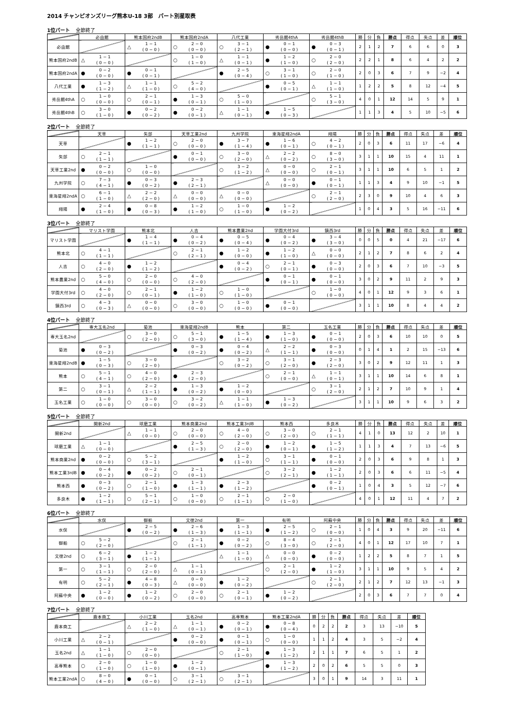2014 チャンピオンズリーグ熊本U-18 3部　パート別星取表
1位パート 全節終了
| | 必由館 | 熊本国府2ndB | 熊本国府2ndA | 八代工業 | 秀岳館4thA | 秀岳館4thB | 勝 | 分 | 負 | 勝点 | 得点 | 失点 | 差 | 順位 |
| --- | --- | --- | --- | --- | --- | --- | --- | --- | --- | --- | --- | --- | --- | --- |
| 必由館 | | △ 1 − 1 ( 0 − 0 ) | ○ 2 − 0 ( 0 − 0 ) | ○ 3 − 1 ( 2 − 1 ) | ● 0 − 1 ( 0 − 0 ) | ● 0 − 3 ( 0 − 1 ) | 2 | 1 | 2 | 7 | 6 | 6 | 0 | 3 |
| 熊本国府2ndB | △ 1 − 1 ( 0 − 0 ) | | ○ 1 − 0 ( 1 − 0 ) | △ 1 − 1 ( 0 − 1 ) | ● 1 − 2 ( 1 − 0 ) | ○ 2 − 0 ( 2 − 0 ) | 2 | 2 | 1 | 8 | 6 | 4 | 2 | 2 |
| 熊本国府2ndA | ● 0 − 2 ( 0 − 0 ) | ● 0 − 1 ( 0 − 1 ) | | ● 2 − 5 ( 0 − 4 ) | ○ 3 − 1 ( 1 − 0 ) | ○ 2 − 0 ( 1 − 0 ) | 2 | 0 | 3 | 6 | 7 | 9 | −2 | 4 |
| 八代工業 | ● 1 − 3 ( 1 − 2 ) | △ 1 − 1 ( 1 − 0 ) | ○ 5 − 2 ( 4 − 0 ) | | ● 0 − 5 ( 0 − 1 ) | △ 1 − 1 ( 1 − 0 ) | 1 | 2 | 2 | 5 | 8 | 12 | −4 | 5 |
| 秀岳館4thA | ○ 1 − 0 ( 0 − 0 ) | ○ 2 − 1 ( 0 − 1 ) | ● 1 − 3 ( 0 − 1 ) | ○ 5 − 0 ( 1 − 0 ) | | ○ 5 − 1 ( 3 − 0 ) | 4 | 0 | 1 | 12 | 14 | 5 | 9 | 1 |
| 秀岳館4thB | ○ 3 − 0 ( 1 − 0 ) | ● 0 − 2 ( 0 − 2 ) | ● 0 − 2 ( 0 − 1 ) | △ 1 − 1 ( 0 − 1 ) | ● 1 − 5 ( 0 − 3 ) | | 1 | 1 | 3 | 4 | 5 | 10 | −5 | 6 |
2位パート 全節終了
| | 天草 | 矢部 | 天草工業2nd | 九州学院 | 東海星翔2ndA | 翔陽 | 勝 | 分 | 負 | 勝点 | 得点 | 失点 | 差 | 順位 |
| --- | --- | --- | --- | --- | --- | --- | --- | --- | --- | --- | --- | --- | --- | --- |
| 天草 | | ● 1 − 2 ( 1 − 1 ) | ○ 2 − 0 ( 0 − 0 ) | ● 3 − 7 ( 1 − 4 ) | ● 1 − 6 ( 0 − 1 ) | ○ 4 − 2 ( 0 − 1 ) | 2 | 0 | 3 | 6 | 11 | 17 | −6 | 4 |
| 矢部 | ○ 2 − 1 ( 1 − 1 ) | | ● 0 − 1 ( 0 − 0 ) | ○ 3 − 0 ( 2 − 0 ) | △ 2 − 2 ( 0 − 2 ) | ○ 8 − 0 ( 3 − 0 ) | 3 | 1 | 1 | 10 | 15 | 4 | 11 | 1 |
| 天草工業2nd | ● 0 − 2 ( 0 − 0 ) | ○ 1 − 0 ( 0 − 0 ) | | ○ 3 − 2 ( 1 − 2 ) | △ 0 − 0 ( 0 − 0 ) | ○ 2 − 1 ( 0 − 1 ) | 3 | 1 | 1 | 10 | 6 | 5 | 1 | 2 |
| 九州学院 | ○ 7 − 3 ( 4 − 1 ) | ● 0 − 3 ( 0 − 2 ) | ● 2 − 3 ( 2 − 1 ) | | △ 0 − 0 ( 0 − 0 ) | ● 0 − 1 ( 0 − 1 ) | 1 | 1 | 3 | 4 | 9 | 10 | −1 | 5 |
| 東海星翔2ndA | ○ 6 − 1 ( 1 − 0 ) | △ 2 − 2 ( 2 − 0 ) | △ 0 − 0 ( 0 − 0 ) | △ 0 − 0 ( 0 − 0 ) | | ○ 2 − 1 ( 2 − 0 ) | 2 | 3 | 0 | 9 | 10 | 4 | 6 | 3 |
| 翔陽 | ● 2 − 4 ( 1 − 0 ) | ● 0 − 8 ( 0 − 3 ) | ● 1 − 2 ( 1 − 0 ) | ○ 1 − 0 ( 1 − 0 ) | ● 1 − 2 ( 0 − 2 ) | | 1 | 0 | 4 | 3 | 5 | 16 | −11 | 6 |
3位パート 全節終了
| | マリスト学園 | 熊本北 | 人吉 | 熊本農業2nd | 学園大付3rd | 鎮西3rd | 勝 | 分 | 負 | 勝点 | 得点 | 失点 | 差 | 順位 |
| --- | --- | --- | --- | --- | --- | --- | --- | --- | --- | --- | --- | --- | --- | --- |
| マリスト学園 | | ● 1 − 4 ( 1 − 1 ) | ● 0 − 4 ( 0 − 2 ) | ● 0 − 5 ( 0 − 4 ) | ● 0 − 4 ( 0 − 2 ) | ● 3 − 4 ( 3 − 0 ) | 0 | 0 | 5 | 0 | 4 | 21 | −17 | 6 |
| 熊本北 | ○ 4 − 1 ( 1 − 1 ) | | ○ 2 − 1 ( 2 − 1 ) | ● 1 − 2 ( 0 − 0 ) | ● 1 − 2 ( 1 − 0 ) | △ 0 − 0 ( 0 − 0 ) | 2 | 1 | 2 | 7 | 8 | 6 | 2 | 4 |
| 人吉 | ○ 4 − 0 ( 2 − 0 ) | ● 1 − 2 ( 1 − 2 ) | | ● 0 − 4 ( 0 − 2 ) | ○ 2 − 1 ( 0 − 1 ) | ● 0 − 3 ( 0 − 0 ) | 2 | 0 | 3 | 6 | 7 | 10 | −3 | 5 |
| 熊本農業2nd | ○ 5 − 0 ( 4 − 0 ) | ○ 2 − 0 ( 0 − 0 ) | ○ 4 − 0 ( 2 − 0 ) | | ● 0 − 1 ( 0 − 1 ) | ● 0 − 1 ( 0 − 0 ) | 3 | 0 | 2 | 9 | 11 | 2 | 9 | 3 |
| 学園大付3rd | ○ 4 − 0 ( 2 − 0 ) | ○ 2 − 1 ( 0 − 1 ) | ● 1 − 2 ( 1 − 0 ) | ○ 1 − 0 ( 1 − 0 ) | | ○ 1 − 0 ( 0 − 0 ) | 4 | 0 | 1 | 12 | 9 | 3 | 6 | 1 |
| 鎮西3rd | ○ 4 − 3 ( 0 − 3 ) | △ 0 − 0 ( 0 − 0 ) | ○ 3 − 0 ( 0 − 0 ) | ○ 1 − 0 ( 0 − 0 ) | ● 0 − 1 ( 0 − 0 ) | | 3 | 1 | 1 | 10 | 8 | 4 | 4 | 2 |
4位パート 全節終了
| | 専大玉名2nd | 菊池 | 東海星翔2ndB | 熊本 | 第二 | 玉名工業 | 勝 | 分 | 負 | 勝点 | 得点 | 失点 | 差 | 順位 |
| --- | --- | --- | --- | --- | --- | --- | --- | --- | --- | --- | --- | --- | --- | --- |
| 専大玉名2nd | | ○ 3 − 0 ( 2 − 0 ) | ○ 5 − 1 ( 3 − 0 ) | ● 1 − 5 ( 1 − 4 ) | ● 1 − 3 ( 1 − 0 ) | ● 0 − 1 ( 0 − 0 ) | 2 | 0 | 3 | 6 | 10 | 10 | 0 | 5 |
| 菊池 | ● 0 − 3 ( 0 − 2 ) | | ● 0 − 3 ( 0 − 2 ) | ● 0 − 4 ( 0 − 2 ) | △ 2 − 2 ( 1 − 1 ) | ● 0 − 3 ( 0 − 0 ) | 0 | 1 | 4 | 1 | 2 | 15 | −13 | 6 |
| 東海星翔2ndB | ● 1 − 5 ( 0 − 3 ) | ○ 3 − 0 ( 2 − 0 ) | | ○ 3 − 2 ( 0 − 2 ) | ○ 3 − 1 ( 2 − 0 ) | ● 2 − 3 ( 2 − 0 ) | 3 | 0 | 2 | 9 | 12 | 11 | 1 | 3 |
| 熊本 | ○ 5 − 1 ( 4 − 1 ) | ○ 4 − 0 ( 2 − 0 ) | ● 2 − 3 ( 2 − 0 ) | | ○ 2 − 1 ( 0 − 0 ) | △ 1 − 1 ( 0 − 1 ) | 3 | 1 | 1 | 10 | 14 | 6 | 8 | 1 |
| 第二 | ○ 3 − 1 ( 0 − 1 ) | △ 2 − 2 ( 1 − 1 ) | ● 1 − 3 ( 0 − 2 ) | ● 1 − 2 ( 0 − 0 ) | | ○ 3 − 1 ( 2 − 0 ) | 2 | 1 | 2 | 7 | 10 | 9 | 1 | 4 |
| 玉名工業 | ○ 1 − 0 ( 0 − 0 ) | ○ 3 − 0 ( 0 − 0 ) | ○ 3 − 2 ( 0 − 2 ) | △ 1 − 1 ( 1 − 0 ) | ● 1 − 3 ( 0 − 2 ) | | 3 | 1 | 1 | 10 | 9 | 6 | 3 | 2 |
5位パート 全節終了
| | 開新2nd | 球磨工業 | 熊本商業2nd | 熊本工業3rdB | 熊本西 | 多良木 | 勝 | 分 | 負 | 勝点 | 得点 | 失点 | 差 | 順位 |
| --- | --- | --- | --- | --- | --- | --- | --- | --- | --- | --- | --- | --- | --- | --- |
| 開新2nd | | △ 1 − 1 ( 0 − 0 ) | ○ 2 − 0 ( 0 − 0 ) | ○ 4 − 0 ( 2 − 0 ) | ○ 3 − 0 ( 2 − 0 ) | ○ 2 − 1 ( 1 − 1 ) | 4 | 1 | 0 | 13 | 12 | 2 | 10 | 1 |
| 球磨工業 | △ 1 − 1 ( 0 − 0 ) | | ● 2 − 5 ( 1 − 3 ) | ○ 2 − 0 ( 2 − 0 ) | ● 1 − 2 ( 0 − 1 ) | ● 1 − 5 ( 1 − 2 ) | 1 | 1 | 3 | 4 | 7 | 13 | −6 | 5 |
| 熊本商業2nd | ● 0 − 2 ( 0 − 0 ) | ○ 5 − 2 ( 3 − 1 ) | | ● 1 − 2 ( 1 − 0 ) | ○ 3 − 1 ( 1 − 1 ) | ● 0 − 1 ( 0 − 0 ) | 2 | 0 | 3 | 6 | 9 | 8 | 1 | 3 |
| 熊本工業3rdB | ● 0 − 4 ( 0 − 2 ) | ● 0 − 2 ( 0 − 2 ) | ○ 2 − 1 ( 0 − 1 ) | | ○ 3 − 2 ( 2 − 1 ) | ● 1 − 2 ( 1 − 1 ) | 2 | 0 | 3 | 6 | 6 | 11 | −5 | 4 |
| 熊本西 | ● 0 − 3 ( 0 − 2 ) | ○ 2 − 1 ( 1 − 0 ) | ● 1 − 3 ( 1 − 1 ) | ● 2 − 3 ( 1 − 2 ) | | ● 0 − 2 ( 0 − 1 ) | 1 | 0 | 4 | 3 | 5 | 12 | −7 | 6 |
| 多良木 | ● 1 − 2 ( 1 − 1 ) | ○ 5 − 1 ( 2 − 1 ) | ○ 1 − 0 ( 0 − 0 ) | ○ 2 − 1 ( 1 − 1 ) | ○ 2 − 0 ( 1 − 0 ) | | 4 | 0 | 1 | 12 | 11 | 4 | 7 | 2 |
6位パート 全節終了
| | 水俣 | 御船 | 文徳2nd | 第一 | 有明 | 阿蘇中央 | 勝 | 分 | 負 | 勝点 | 得点 | 失点 | 差 | 順位 |
| --- | --- | --- | --- | --- | --- | --- | --- | --- | --- | --- | --- | --- | --- | --- |
| 水俣 | | ● 2 − 5 ( 0 − 2 ) | ● 2 − 6 ( 1 − 3 ) | ● 1 − 3 ( 1 − 1 ) | ● 2 − 5 ( 1 − 2 ) | ○ 2 − 1 ( 0 − 0 ) | 1 | 0 | 4 | 3 | 9 | 20 | −11 | 6 |
| 御船 | ○ 5 − 2 ( 2 − 0 ) | | ○ 2 − 1 ( 1 − 1 ) | ● 0 − 2 ( 0 − 2 ) | ○ 8 − 4 ( 3 − 0 ) | ○ 2 − 1 ( 2 − 0 ) | 4 | 0 | 1 | 12 | 17 | 10 | 7 | 1 |
| 文徳2nd | ○ 6 − 2 ( 3 − 1 ) | ● 1 − 2 ( 1 − 1 ) | | △ 1 − 1 ( 1 − 0 ) | △ 0 − 0 ( 0 − 0 ) | ● 0 − 2 ( 0 − 0 ) | 1 | 2 | 2 | 5 | 8 | 7 | 1 | 5 |
| 第一 | ○ 3 − 1 ( 1 − 1 ) | ○ 2 − 0 ( 2 − 0 ) | △ 1 − 1 ( 0 − 1 ) | | ○ 2 − 1 ( 2 − 0 ) | ● 1 − 2 ( 1 − 0 ) | 3 | 1 | 1 | 10 | 9 | 5 | 4 | 2 |
| 有明 | ○ 5 − 2 ( 2 − 1 ) | ● 4 − 8 ( 0 − 3 ) | △ 0 − 0 ( 0 − 0 ) | ● 1 − 2 ( 0 − 2 ) | | ○ 2 − 1 ( 2 − 0 ) | 2 | 1 | 2 | 7 | 12 | 13 | −1 | 3 |
| 阿蘇中央 | ● 1 − 2 ( 0 − 0 ) | ● 1 − 2 ( 0 − 2 ) | ○ 2 − 0 ( 0 − 0 ) | ○ 2 − 1 ( 0 − 1 ) | ● 1 − 2 ( 0 − 2 ) | | 2 | 0 | 3 | 6 | 7 | 7 | 0 | 4 |
7位パート 全節終了
| | 鹿本商工 | 小川工業 | 玉名2nd | 高専熊本 | 熊本工業2ndA | 勝 | 分 | 負 | 勝点 | 得点 | 失点 | 差 | 順位 |
| --- | --- | --- | --- | --- | --- | --- | --- | --- | --- | --- | --- | --- | --- |
| 鹿本商工 | | △ 2 − 2 ( 1 − 0 ) | △ 1 − 1 ( 0 − 1 ) | ● 0 − 2 ( 0 − 1 ) | ● 0 − 8 ( 0 − 4 ) | 0 | 2 | 2 | 2 | 3 | 13 | −10 | 5 |
| 小川工業 | △ 2 − 2 ( 0 − 1 ) | | ● 0 − 2 ( 0 − 0 ) | ● 0 − 1 ( 0 − 1 ) | ○ 1 − 0 ( 0 − 0 ) | 1 | 1 | 2 | 4 | 3 | 5 | −2 | 4 |
| 玉名2nd | △ 1 − 1 ( 1 − 0 ) | ○ 2 − 0 ( 0 − 0 ) | | ○ 2 − 1 ( 1 − 0 ) | ● 1 − 3 ( 1 − 2 ) | 2 | 1 | 1 | 7 | 6 | 5 | 1 | 2 |
| 高専熊本 | ○ 2 − 0 ( 1 − 0 ) | ○ 1 − 0 ( 1 − 0 ) | ● 1 − 2 ( 0 − 1 ) | | ● 1 − 3 ( 1 − 2 ) | 2 | 0 | 2 | 6 | 5 | 5 | 0 | 3 |
| 熊本工業2ndA | ○ 8 − 0 ( 4 − 0 ) | ● 0 − 1 ( 0 − 0 ) | ○ 3 − 1 ( 2 − 1 ) | ○ 3 − 1 ( 2 − 1 ) | | 3 | 0 | 1 | 9 | 14 | 3 | 11 | 1 |